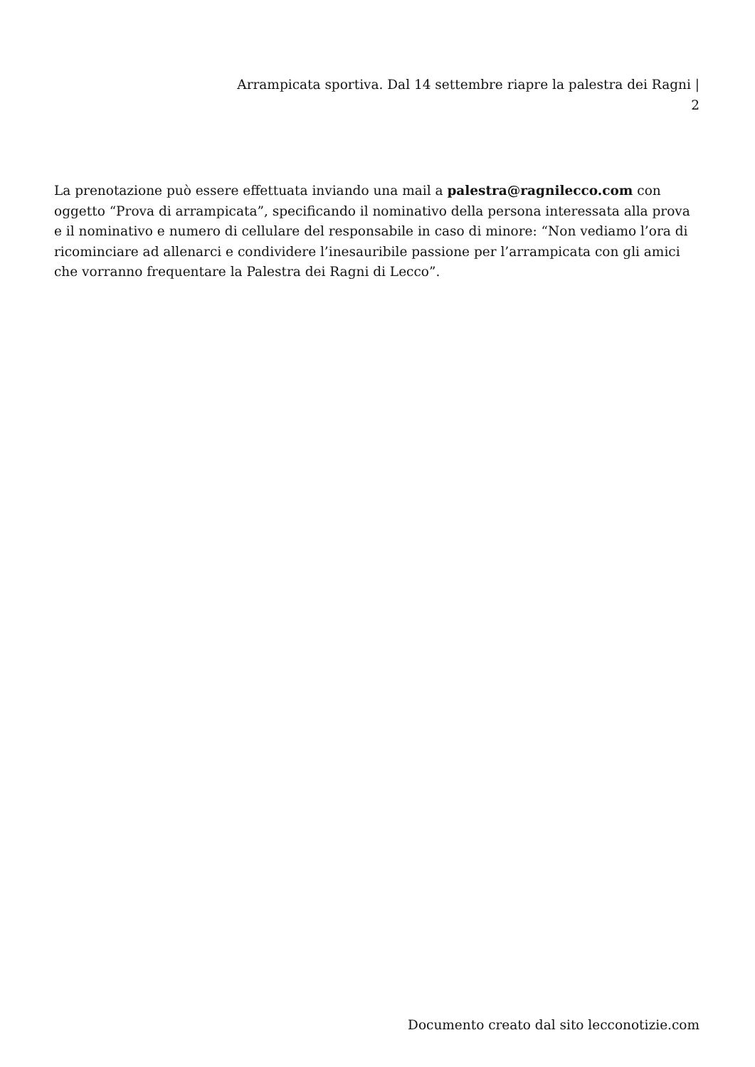Arrampicata sportiva. Dal 14 settembre riapre la palestra dei Ragni |
2
La prenotazione può essere effettuata inviando una mail a palestra@ragnilecco.com con oggetto “Prova di arrampicata”, specificando il nominativo della persona interessata alla prova e il nominativo e numero di cellulare del responsabile in caso di minore: “Non vediamo l’ora di ricominciare ad allenarci e condividere l’inesauribile passione per l’arrampicata con gli amici che vorranno frequentare la Palestra dei Ragni di Lecco”.
Documento creato dal sito lecconotizie.com